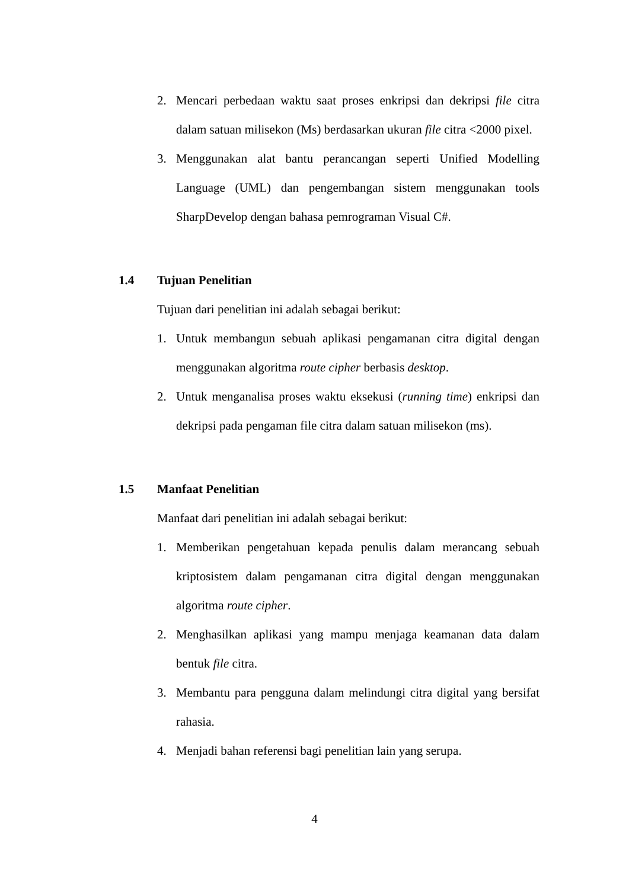2. Mencari perbedaan waktu saat proses enkripsi dan dekripsi file citra dalam satuan milisekon (Ms) berdasarkan ukuran file citra <2000 pixel.
3. Menggunakan alat bantu perancangan seperti Unified Modelling Language (UML) dan pengembangan sistem menggunakan tools SharpDevelop dengan bahasa pemrograman Visual C#.
1.4 Tujuan Penelitian
Tujuan dari penelitian ini adalah sebagai berikut:
1. Untuk membangun sebuah aplikasi pengamanan citra digital dengan menggunakan algoritma route cipher berbasis desktop.
2. Untuk menganalisa proses waktu eksekusi (running time) enkripsi dan dekripsi pada pengaman file citra dalam satuan milisekon (ms).
1.5 Manfaat Penelitian
Manfaat dari penelitian ini adalah sebagai berikut:
1. Memberikan pengetahuan kepada penulis dalam merancang sebuah kriptosistem dalam pengamanan citra digital dengan menggunakan algoritma route cipher.
2. Menghasilkan aplikasi yang mampu menjaga keamanan data dalam bentuk file citra.
3. Membantu para pengguna dalam melindungi citra digital yang bersifat rahasia.
4. Menjadi bahan referensi bagi penelitian lain yang serupa.
4